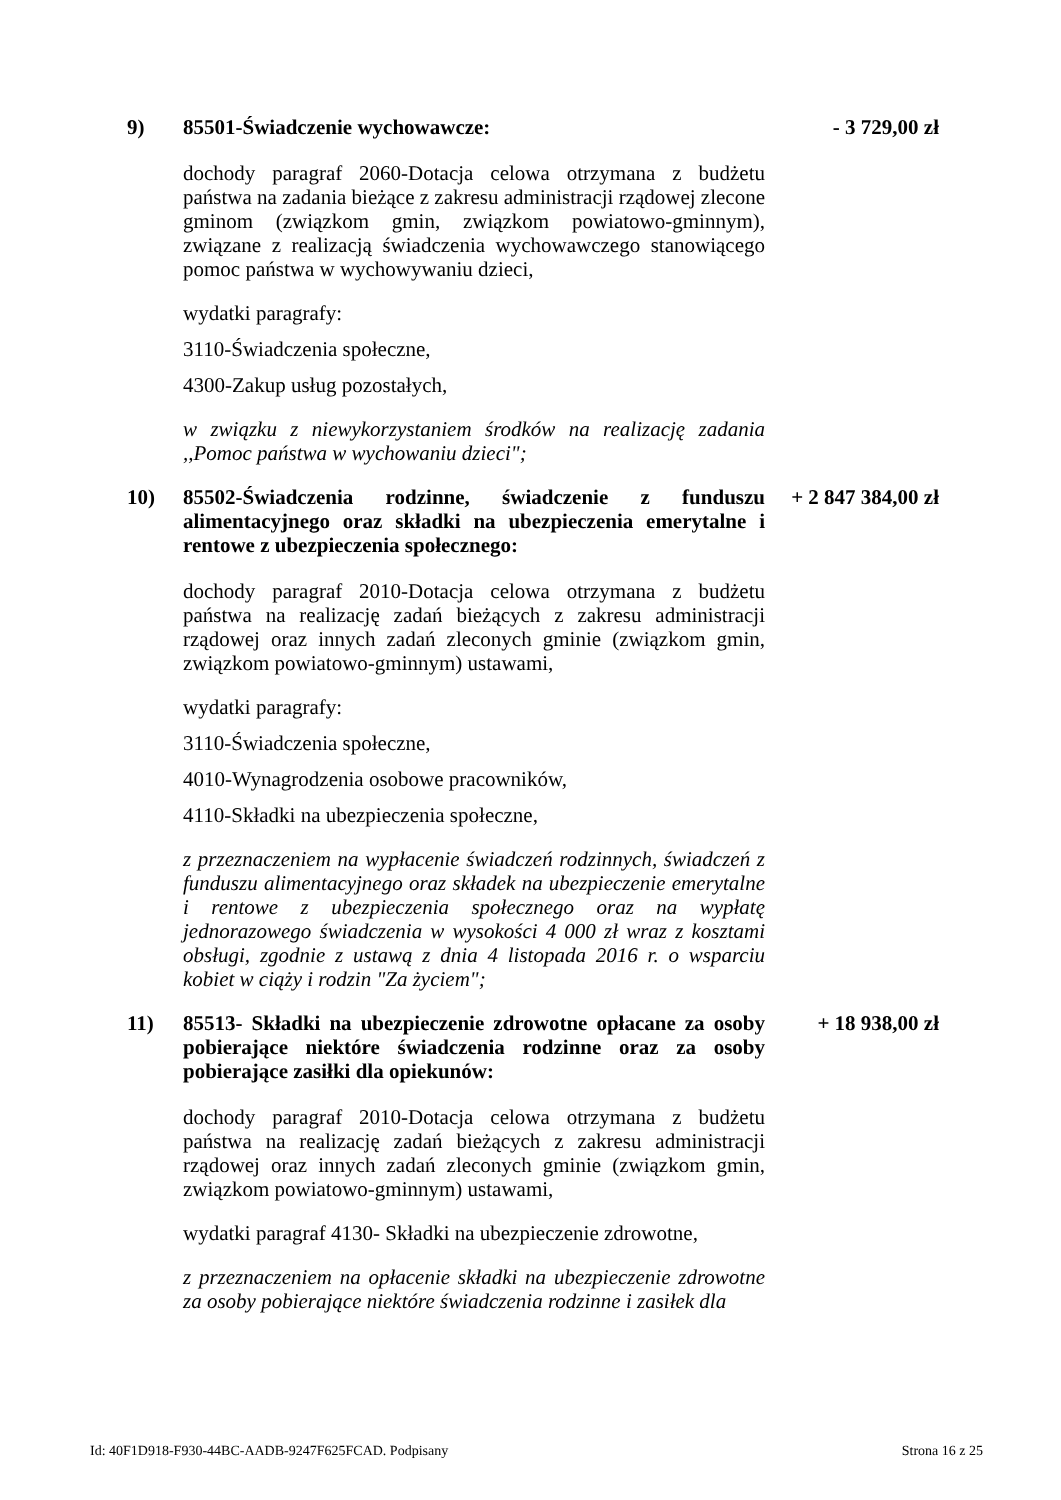9) 85501-Świadczenie wychowawcze: - 3 729,00 zł
dochody paragraf 2060-Dotacja celowa otrzymana z budżetu państwa na zadania bieżące z zakresu administracji rządowej zlecone gminom (związkom gmin, związkom powiatowo-gminnym), związane z realizacją świadczenia wychowawczego stanowiącego pomoc państwa w wychowywaniu dzieci,
wydatki paragrafy:
3110-Świadczenia społeczne,
4300-Zakup usług pozostałych,
w związku z niewykorzystaniem środków na realizację zadania ,,Pomoc państwa w wychowaniu dzieci";
10) 85502-Świadczenia rodzinne, świadczenie z funduszu alimentacyjnego oraz składki na ubezpieczenia emerytalne i rentowe z ubezpieczenia społecznego:
+ 2 847 384,00 zł
dochody paragraf 2010-Dotacja celowa otrzymana z budżetu państwa na realizację zadań bieżących z zakresu administracji rządowej oraz innych zadań zleconych gminie (związkom gmin, związkom powiatowo-gminnym) ustawami,
wydatki paragrafy:
3110-Świadczenia społeczne,
4010-Wynagrodzenia osobowe pracowników,
4110-Składki na ubezpieczenia społeczne,
z przeznaczeniem na wypłacenie świadczeń rodzinnych, świadczeń z funduszu alimentacyjnego oraz składek na ubezpieczenie emerytalne i rentowe z ubezpieczenia społecznego oraz na wypłatę jednorazowego świadczenia w wysokości 4 000 zł wraz z kosztami obsługi, zgodnie z ustawą z dnia 4 listopada 2016 r. o wsparciu kobiet w ciąży i rodzin "Za życiem";
11) 85513- Składki na ubezpieczenie zdrowotne opłacane za osoby pobierające niektóre świadczenia rodzinne oraz za osoby pobierające zasiłki dla opiekunów:
+ 18 938,00 zł
dochody paragraf 2010-Dotacja celowa otrzymana z budżetu państwa na realizację zadań bieżących z zakresu administracji rządowej oraz innych zadań zleconych gminie (związkom gmin, związkom powiatowo-gminnym) ustawami,
wydatki paragraf 4130- Składki na ubezpieczenie zdrowotne,
z przeznaczeniem na opłacenie składki na ubezpieczenie zdrowotne za osoby pobierające niektóre świadczenia rodzinne i zasiłek dla
Id: 40F1D918-F930-44BC-AADB-9247F625FCAD. Podpisany Strona 16 z 25